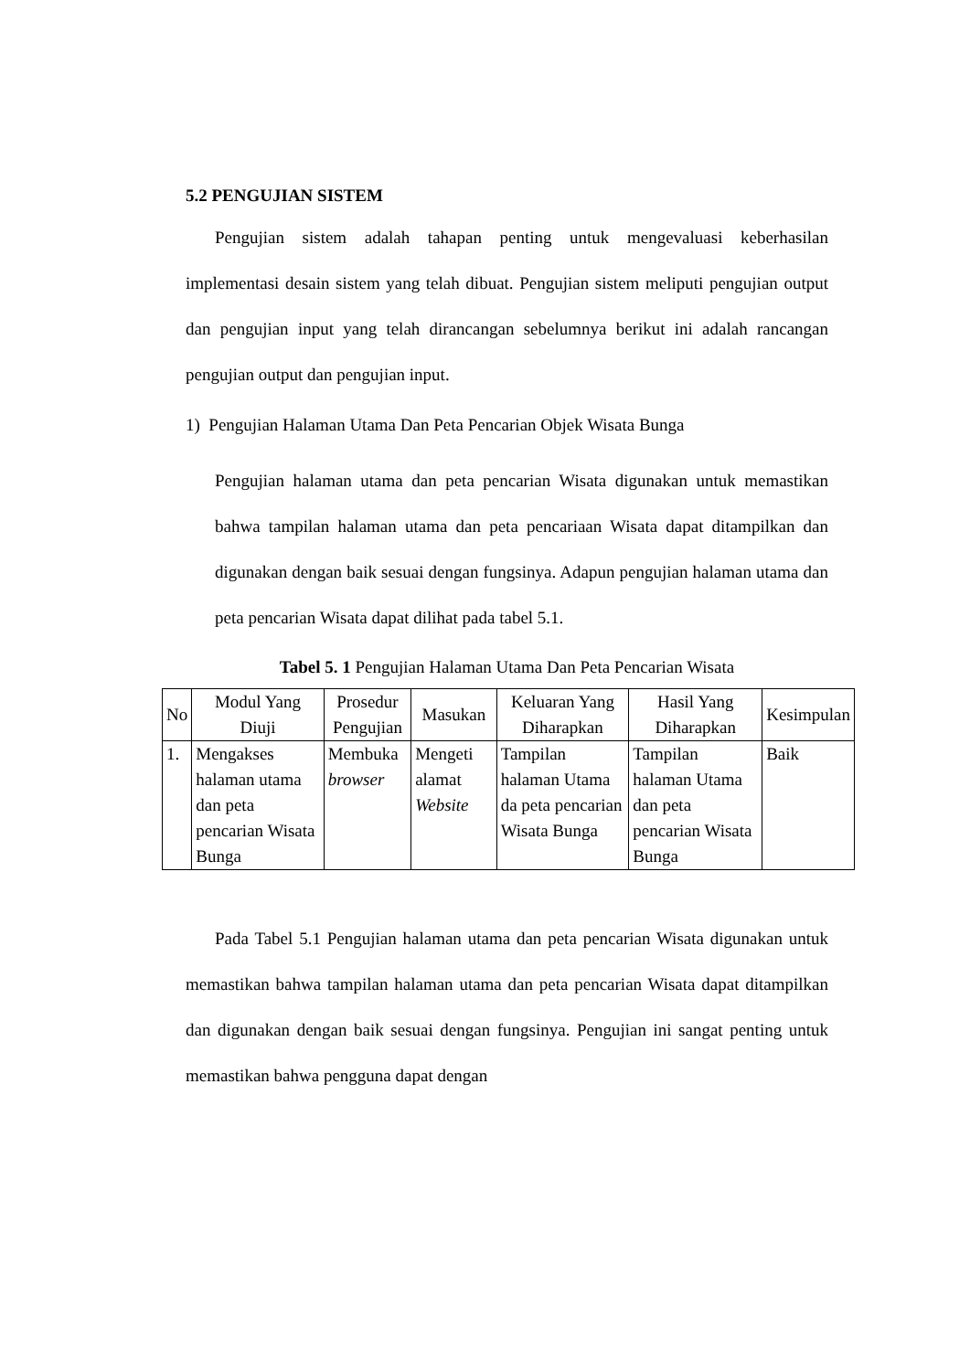5.2 PENGUJIAN SISTEM
Pengujian sistem adalah tahapan penting untuk mengevaluasi keberhasilan implementasi desain sistem yang telah dibuat. Pengujian sistem meliputi pengujian output dan pengujian input yang telah dirancangan sebelumnya berikut ini adalah rancangan pengujian output dan pengujian input.
1) Pengujian Halaman Utama Dan Peta Pencarian Objek Wisata Bunga
Pengujian halaman utama dan peta pencarian Wisata digunakan untuk memastikan bahwa tampilan halaman utama dan peta pencariaan Wisata dapat ditampilkan dan digunakan dengan baik sesuai dengan fungsinya. Adapun pengujian halaman utama dan peta pencarian Wisata dapat dilihat pada tabel 5.1.
Tabel 5. 1 Pengujian Halaman Utama Dan Peta Pencarian Wisata
| No | Modul Yang Diuji | Prosedur Pengujian | Masukan | Keluaran Yang Diharapkan | Hasil Yang Diharapkan | Kesimpulan |
| --- | --- | --- | --- | --- | --- | --- |
| 1. | Mengakses halaman utama dan peta pencarian Wisata Bunga | Membuka browser | Mengeti alamat Website | Tampilan halaman Utama da peta pencarian Wisata Bunga | Tampilan halaman Utama dan peta pencarian Wisata Bunga | Baik |
Pada Tabel 5.1 Pengujian halaman utama dan peta pencarian Wisata digunakan untuk memastikan bahwa tampilan halaman utama dan peta pencarian Wisata dapat ditampilkan dan digunakan dengan baik sesuai dengan fungsinya. Pengujian ini sangat penting untuk memastikan bahwa pengguna dapat dengan